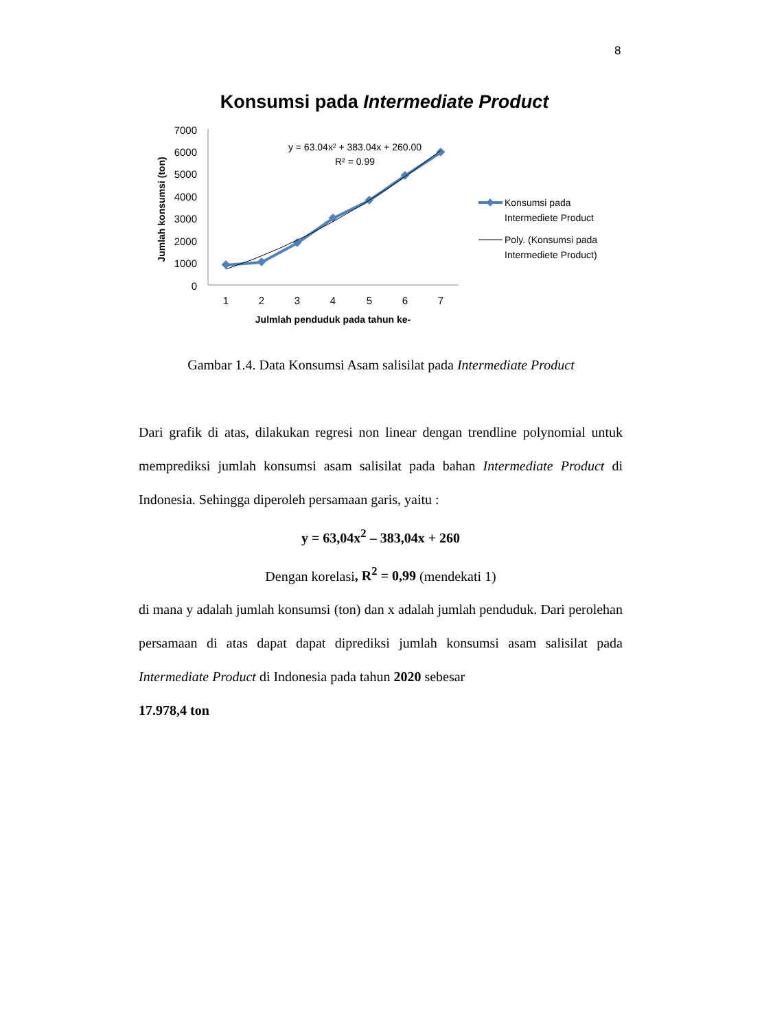8
Konsumsi pada Intermediate Product
7000
6000
5000
4000
3000
2000
1000
0
Jumlah konsumsi (ton)
1
2
3
4
5
6
7
Julmlah penduduk pada tahun ke-
y = 63.04x² + 383.04x + 260.00
R² = 0.99
Konsumsi pada
Intermediete Product
Poly. (Konsumsi pada
Intermediete Product)
Gambar 1.4. Data Konsumsi Asam salisilat pada Intermediate Product
Dari grafik di atas, dilakukan regresi non linear dengan trendline polynomial untuk memprediksi jumlah konsumsi asam salisilat pada bahan Intermediate Product di Indonesia. Sehingga diperoleh persamaan garis, yaitu :
y = 63,04x<sup>2</sup> – 383,04x + 260
Dengan korelasi, R<sup>2</sup> = 0,99 (mendekati 1)
di mana y adalah jumlah konsumsi (ton) dan x adalah jumlah penduduk. Dari perolehan persamaan di atas dapat dapat diprediksi jumlah konsumsi asam salisilat pada Intermediate Product di Indonesia pada tahun 2020 sebesar
17.978,4 ton